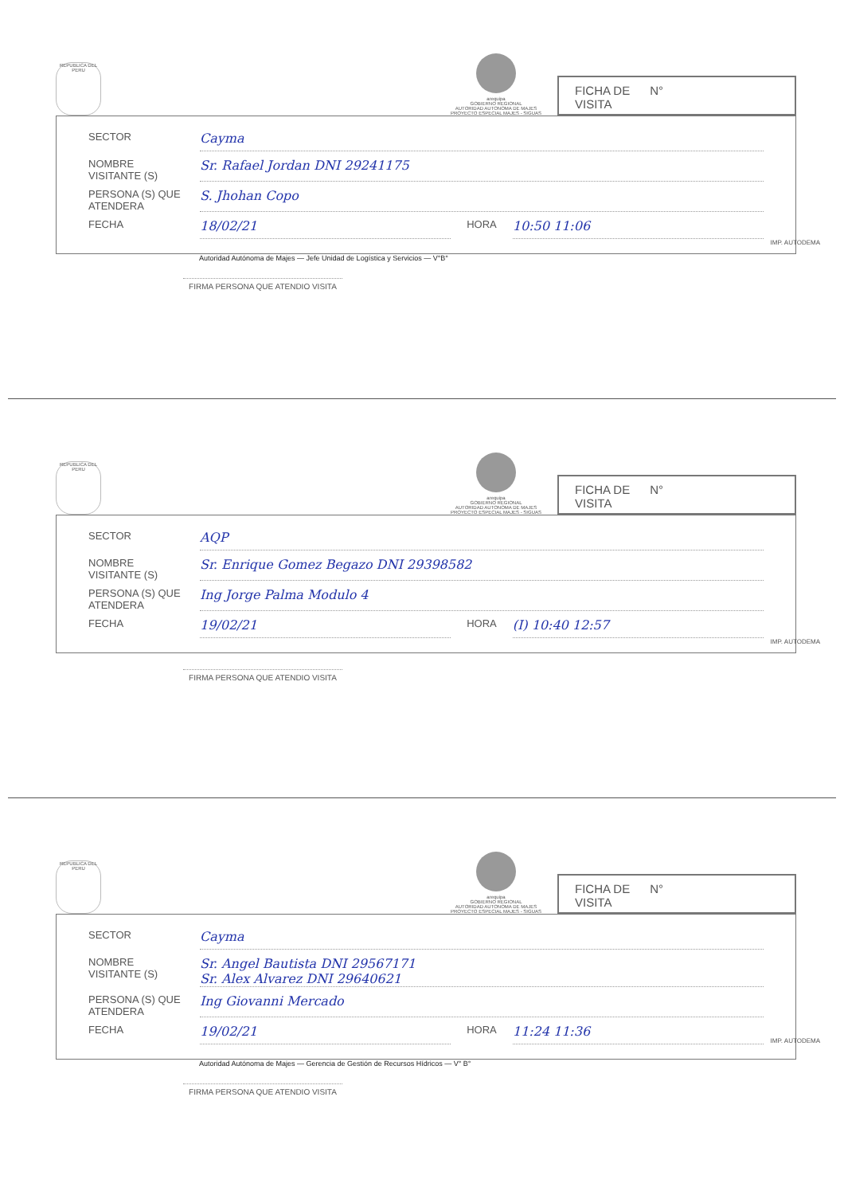REPUBLICA DEL PERU
arequipa
GOBIERNO REGIONAL
AUTORIDAD AUTONOMA DE MAJES
PROYECTO ESPECIAL MAJES - SIGUAS
FICHA DE
VISITA N°
SECTOR Cayma
NOMBRE VISITANTE (S) Sr. Rafael Jordan DNI 29241175
PERSONA (S) QUE ATENDERA S. Jhohan Copo
FECHA 18/02/21 HORA 10:50 11:06
Autoridad Autónoma de Majes — Jefe Unidad de Logística y Servicios — V°B°
FIRMA PERSONA QUE ATENDIO VISITA
IMP. AUTODEMA
REPUBLICA DEL PERU
arequipa
GOBIERNO REGIONAL
AUTORIDAD AUTONOMA DE MAJES
PROYECTO ESPECIAL MAJES - SIGUAS
FICHA DE
VISITA N°
SECTOR AQP
NOMBRE VISITANTE (S) Sr. Enrique Gomez Begazo DNI 29398582
PERSONA (S) QUE ATENDERA Ing Jorge Palma Modulo 4
FECHA 19/02/21 HORA (I) 10:40 12:57
FIRMA PERSONA QUE ATENDIO VISITA
IMP. AUTODEMA
REPUBLICA DEL PERU
arequipa
GOBIERNO REGIONAL
AUTORIDAD AUTONOMA DE MAJES
PROYECTO ESPECIAL MAJES - SIGUAS
FICHA DE
VISITA N°
SECTOR Cayma
NOMBRE VISITANTE (S) Sr. Angel Bautista DNI 29567171
Sr. Alex Alvarez DNI 29640621
PERSONA (S) QUE ATENDERA Ing Giovanni Mercado
FECHA 19/02/21 HORA 11:24 11:36
Autoridad Autónoma de Majes — Gerencia de Gestión de Recursos Hídricos — V° B°
FIRMA PERSONA QUE ATENDIO VISITA
IMP. AUTODEMA